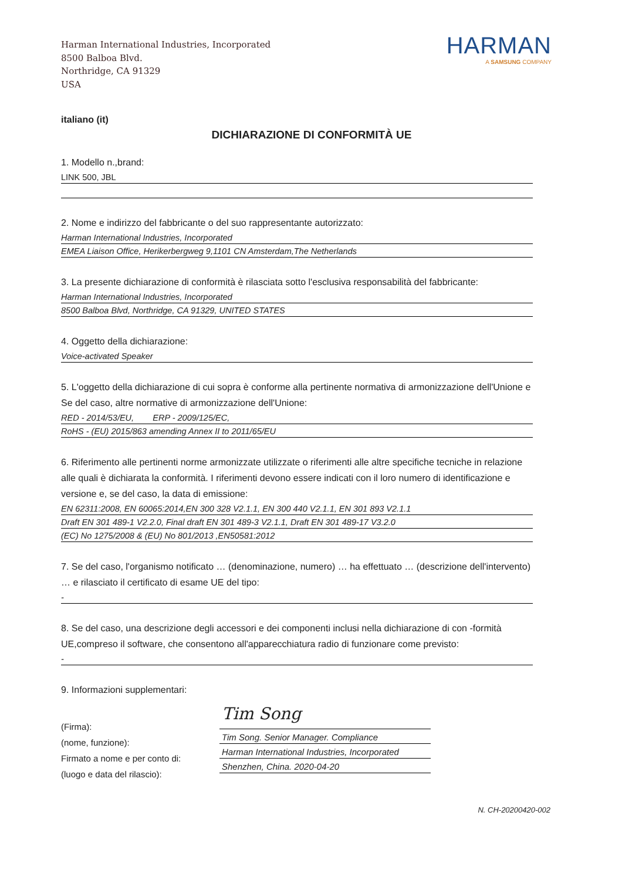Harman International Industries, Incorporated
8500 Balboa Blvd.
Northridge, CA 91329
USA
HARMAN
A SAMSUNG COMPANY
italiano (it)
DICHIARAZIONE DI CONFORMITÀ UE
1. Modello n.,brand:
LINK 500, JBL
2. Nome e indirizzo del fabbricante o del suo rappresentante autorizzato:
Harman International Industries, Incorporated
EMEA Liaison Office, Herikerbergweg 9,1101 CN Amsterdam,The Netherlands
3. La presente dichiarazione di conformità è rilasciata sotto l'esclusiva responsabilità del fabbricante:
Harman International Industries, Incorporated
8500 Balboa Blvd, Northridge, CA 91329, UNITED STATES
4. Oggetto della dichiarazione:
Voice-activated Speaker
5. L'oggetto della dichiarazione di cui sopra è conforme alla pertinente normativa di armonizzazione dell'Unione e Se del caso, altre normative di armonizzazione dell'Unione:
RED - 2014/53/EU, ERP - 2009/125/EC,
RoHS - (EU) 2015/863 amending Annex II to 2011/65/EU
6. Riferimento alle pertinenti norme armonizzate utilizzate o riferimenti alle altre specifiche tecniche in relazione alle quali è dichiarata la conformità. I riferimenti devono essere indicati con il loro numero di identificazione e versione e, se del caso, la data di emissione:
EN 62311:2008, EN 60065:2014,EN 300 328 V2.1.1, EN 300 440 V2.1.1, EN 301 893 V2.1.1
Draft EN 301 489-1 V2.2.0, Final draft EN 301 489-3 V2.1.1, Draft EN 301 489-17 V3.2.0
(EC) No 1275/2008 & (EU) No 801/2013 ,EN50581:2012
7. Se del caso, l'organismo notificato … (denominazione, numero) … ha effettuato … (descrizione dell'intervento) … e rilasciato il certificato di esame UE del tipo:
-
8. Se del caso, una descrizione degli accessori e dei componenti inclusi nella dichiarazione di con -formità UE,compreso il software, che consentono all'apparecchiatura radio di funzionare come previsto:
-
9. Informazioni supplementari:
(Firma):
(nome, funzione):
Firmato a nome e per conto di:
(luogo e data del rilascio):
Tim Song
Tim Song. Senior Manager. Compliance
Harman International Industries, Incorporated
Shenzhen, China. 2020-04-20
N. CH-20200420-002